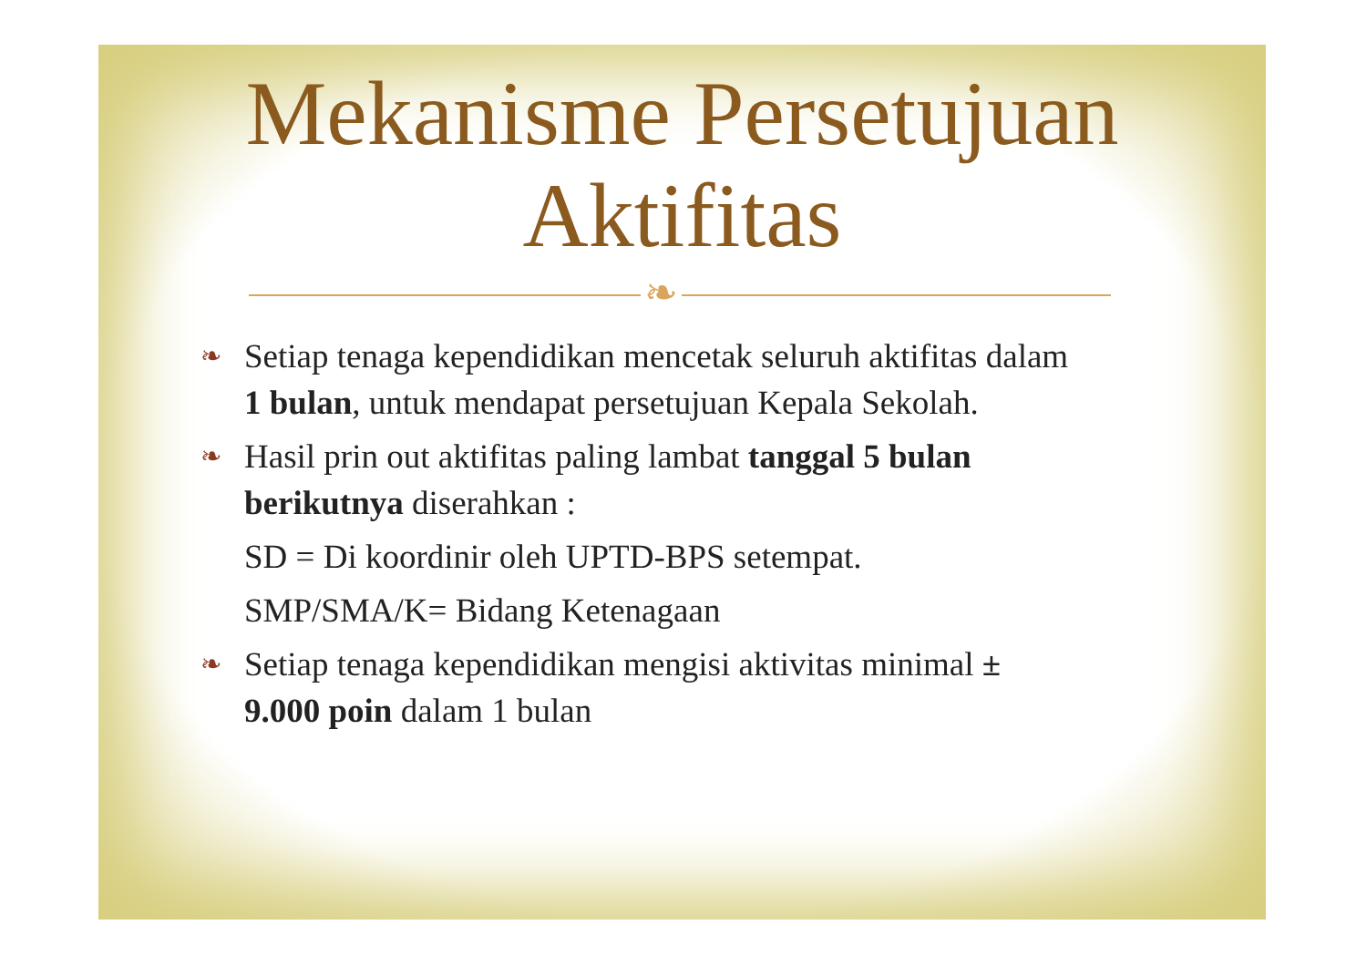Mekanisme Persetujuan
Aktifitas
❧
❧ Setiap tenaga kependidikan mencetak seluruh aktifitas dalam 1 bulan, untuk mendapat persetujuan Kepala Sekolah.
❧ Hasil prin out aktifitas paling lambat tanggal 5 bulan berikutnya diserahkan :
SD = Di koordinir oleh UPTD-BPS setempat.
SMP/SMA/K= Bidang Ketenagaan
❧ Setiap tenaga kependidikan mengisi aktivitas minimal ± 9.000 poin dalam 1 bulan